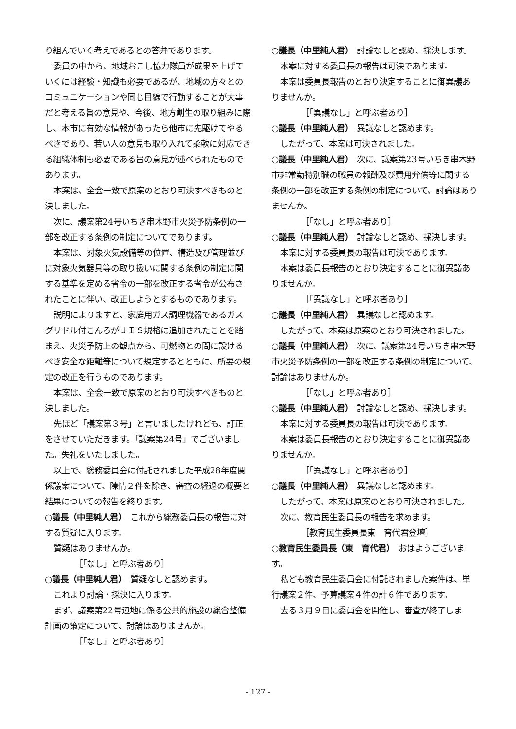り組んでいく考えであるとの答弁であります。
委員の中から、地域おこし協力隊員が成果を上げていくには経験・知識も必要であるが、地域の方々とのコミュニケーションや同じ目線で行動することが大事だと考える旨の意見や、今後、地方創生の取り組みに際し、本市に有効な情報があったら他市に先駆けてやるべきであり、若い人の意見も取り入れて柔軟に対応できる組織体制も必要である旨の意見が述べられたものであります。
本案は、全会一致で原案のとおり可決すべきものと決しました。
次に、議案第24号いちき串木野市火災予防条例の一部を改正する条例の制定についてであります。
本案は、対象火気設備等の位置、構造及び管理並びに対象火気器具等の取り扱いに関する条例の制定に関する基準を定める省令の一部を改正する省令が公布されたことに伴い、改正しようとするものであります。
説明によりますと、家庭用ガス調理機器であるガスグリドル付こんろがＪＩＳ規格に追加されたことを踏まえ、火災予防上の観点から、可燃物との間に設けるべき安全な距離等について規定するとともに、所要の規定の改正を行うものであります。
本案は、全会一致で原案のとおり可決すべきものと決しました。
先ほど「議案第３号」と言いましたけれども、訂正をさせていただきます。「議案第24号」でございました。失礼をいたしました。
以上で、総務委員会に付託されました平成28年度関係議案について、陳情２件を除き、審査の経過の概要と結果についての報告を終ります。
○議長（中里純人君）　これから総務委員長の報告に対する質疑に入ります。
質疑はありませんか。
［「なし」と呼ぶ者あり］
○議長（中里純人君）　質疑なしと認めます。
これより討論・採決に入ります。
まず、議案第22号辺地に係る公共的施設の総合整備計画の策定について、討論はありませんか。
［「なし」と呼ぶ者あり］
○議長（中里純人君）　討論なしと認め、採決します。
本案に対する委員長の報告は可決であります。
本案は委員長報告のとおり決定することに御異議ありませんか。
［「異議なし」と呼ぶ者あり］
○議長（中里純人君）　異議なしと認めます。
したがって、本案は可決されました。
○議長（中里純人君）　次に、議案第23号いちき串木野市非常勤特別職の職員の報酬及び費用弁償等に関する条例の一部を改正する条例の制定について、討論はありませんか。
［「なし」と呼ぶ者あり］
○議長（中里純人君）　討論なしと認め、採決します。
本案に対する委員長の報告は可決であります。
本案は委員長報告のとおり決定することに御異議ありませんか。
［「異議なし」と呼ぶ者あり］
○議長（中里純人君）　異議なしと認めます。
したがって、本案は原案のとおり可決されました。
○議長（中里純人君）　次に、議案第24号いちき串木野市火災予防条例の一部を改正する条例の制定について、討論はありませんか。
［「なし」と呼ぶ者あり］
○議長（中里純人君）　討論なしと認め、採決します。
本案に対する委員長の報告は可決であります。
本案は委員長報告のとおり決定することに御異議ありませんか。
［「異議なし」と呼ぶ者あり］
○議長（中里純人君）　異議なしと認めます。
したがって、本案は原案のとおり可決されました。
次に、教育民生委員長の報告を求めます。
［教育民生委員長東　育代君登壇］
○教育民生委員長（東　育代君）　おはようございます。
私ども教育民生委員会に付託されました案件は、単行議案２件、予算議案４件の計６件であります。
去る３月９日に委員会を開催し、審査が終了しま
- 127 -